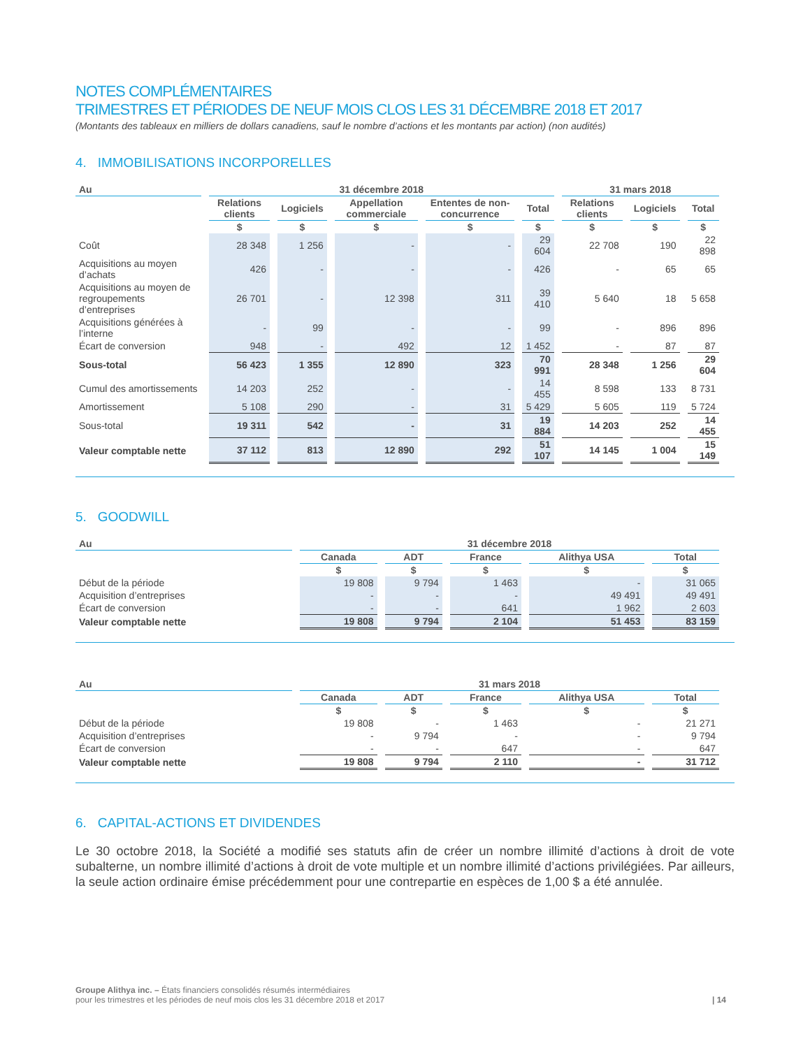NOTES COMPLÉMENTAIRES
TRIMESTRES ET PÉRIODES DE NEUF MOIS CLOS LES 31 DÉCEMBRE 2018 ET 2017
(Montants des tableaux en milliers de dollars canadiens, sauf le nombre d’actions et les montants par action) (non audités)
4. IMMOBILISATIONS INCORPORELLES
| Au | 31 décembre 2018 | | | | | 31 mars 2018 | | |
| --- | --- | --- | --- | --- | --- | --- | --- | --- |
| | Relations clients | Logiciels | Appellation commerciale | Ententes de non-concurrence | Total | Relations clients | Logiciels | Total |
| | $ | $ | $ | $ | $ | $ | $ | $ |
| Coût | 28 348 | 1 256 | - | - | 29 604 | 22 708 | 190 | 22 898 |
| Acquisitions au moyen d’achats | 426 | - | - | - | 426 | - | 65 | 65 |
| Acquisitions au moyen de regroupements d’entreprises | 26 701 | - | 12 398 | 311 | 39 410 | 5 640 | 18 | 5 658 |
| Acquisitions générées à l’interne | - | 99 | - | - | 99 | - | 896 | 896 |
| Écart de conversion | 948 | - | 492 | 12 | 1 452 | - | 87 | 87 |
| Sous-total | 56 423 | 1 355 | 12 890 | 323 | 70 991 | 28 348 | 1 256 | 29 604 |
| Cumul des amortissements | 14 203 | 252 | - | - | 14 455 | 8 598 | 133 | 8 731 |
| Amortissement | 5 108 | 290 | - | 31 | 5 429 | 5 605 | 119 | 5 724 |
| Sous-total | 19 311 | 542 | - | 31 | 19 884 | 14 203 | 252 | 14 455 |
| Valeur comptable nette | 37 112 | 813 | 12 890 | 292 | 51 107 | 14 145 | 1 004 | 15 149 |
5. GOODWILL
| Au | 31 décembre 2018 | | | | |
| --- | --- | --- | --- | --- | --- |
| | Canada | ADT | France | Alithya USA | Total |
| | $ | $ | $ | $ | $ |
| Début de la période | 19 808 | 9 794 | 1 463 | - | 31 065 |
| Acquisition d’entreprises | - | - | - | 49 491 | 49 491 |
| Écart de conversion | - | - | 641 | 1 962 | 2 603 |
| Valeur comptable nette | 19 808 | 9 794 | 2 104 | 51 453 | 83 159 |
| Au | 31 mars 2018 | | | | |
| --- | --- | --- | --- | --- | --- |
| | Canada | ADT | France | Alithya USA | Total |
| | $ | $ | $ | $ | $ |
| Début de la période | 19 808 | - | 1 463 | - | 21 271 |
| Acquisition d’entreprises | - | 9 794 | - | - | 9 794 |
| Écart de conversion | - | - | 647 | - | 647 |
| Valeur comptable nette | 19 808 | 9 794 | 2 110 | - | 31 712 |
6. CAPITAL-ACTIONS ET DIVIDENDES
Le 30 octobre 2018, la Société a modifié ses statuts afin de créer un nombre illimité d’actions à droit de vote subalterne, un nombre illimité d’actions à droit de vote multiple et un nombre illimité d’actions privilégiées. Par ailleurs, la seule action ordinaire émise précédemment pour une contrepartie en espèces de 1,00 $ a été annulée.
Groupe Alithya inc. – États financiers consolidés résumés intermédiaires
pour les trimestres et les périodes de neuf mois clos les 31 décembre 2018 et 2017
| 14